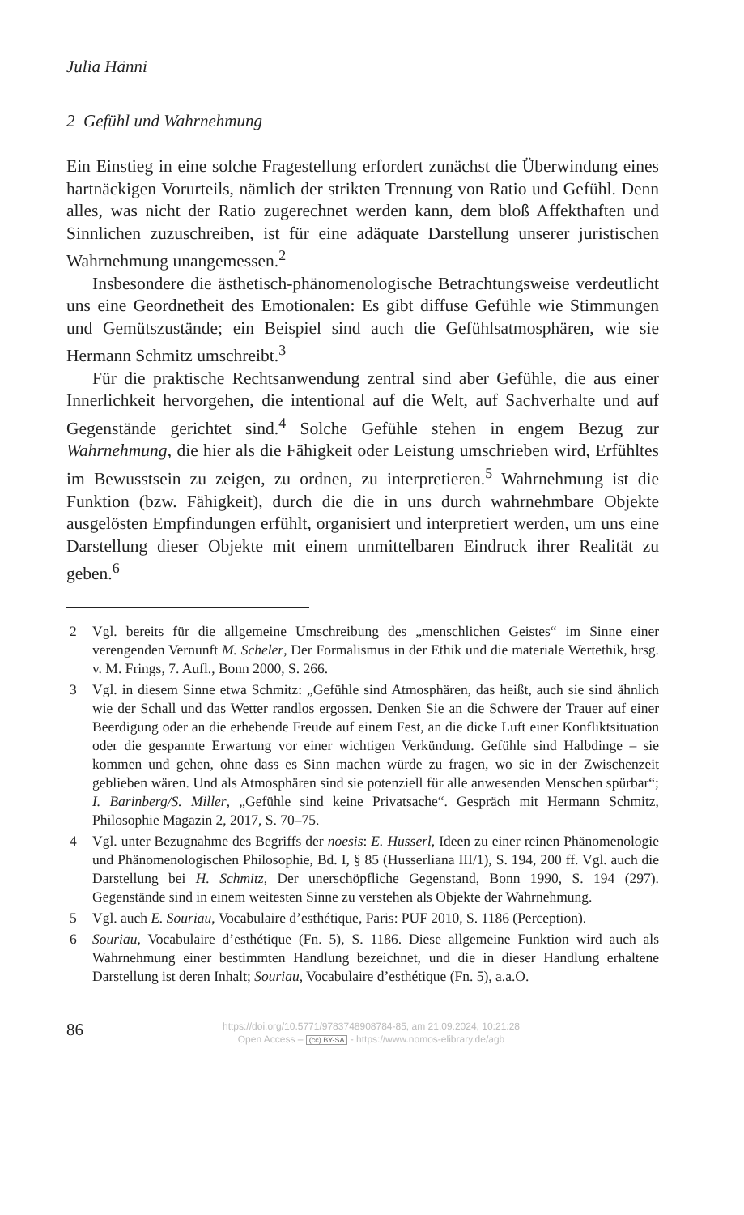Julia Hänni
2 Gefühl und Wahrnehmung
Ein Einstieg in eine solche Fragestellung erfordert zunächst die Überwindung eines hartnäckigen Vorurteils, nämlich der strikten Trennung von Ratio und Gefühl. Denn alles, was nicht der Ratio zugerechnet werden kann, dem bloß Affekthaften und Sinnlichen zuzuschreiben, ist für eine adäquate Darstellung unserer juristischen Wahrnehmung unangemessen.<sup>2</sup>
Insbesondere die ästhetisch-phänomenologische Betrachtungsweise verdeutlicht uns eine Geordnetheit des Emotionalen: Es gibt diffuse Gefühle wie Stimmungen und Gemütszustände; ein Beispiel sind auch die Gefühlsatmosphären, wie sie Hermann Schmitz umschreibt.<sup>3</sup>
Für die praktische Rechtsanwendung zentral sind aber Gefühle, die aus einer Innerlichkeit hervorgehen, die intentional auf die Welt, auf Sachverhalte und auf Gegenstände gerichtet sind.<sup>4</sup> Solche Gefühle stehen in engem Bezug zur Wahrnehmung, die hier als die Fähigkeit oder Leistung umschrieben wird, Erfühltes im Bewusstsein zu zeigen, zu ordnen, zu interpretieren.<sup>5</sup> Wahrnehmung ist die Funktion (bzw. Fähigkeit), durch die die in uns durch wahrnehmbare Objekte ausgelösten Empfindungen erfühlt, organisiert und interpretiert werden, um uns eine Darstellung dieser Objekte mit einem unmittelbaren Eindruck ihrer Realität zu geben.<sup>6</sup>
2 Vgl. bereits für die allgemeine Umschreibung des „menschlichen Geistes“ im Sinne einer verengenden Vernunft M. Scheler, Der Formalismus in der Ethik und die materiale Wertethik, hrsg. v. M. Frings, 7. Aufl., Bonn 2000, S. 266.
3 Vgl. in diesem Sinne etwa Schmitz: „Gefühle sind Atmosphären, das heißt, auch sie sind ähnlich wie der Schall und das Wetter randlos ergossen. Denken Sie an die Schwere der Trauer auf einer Beerdigung oder an die erhebende Freude auf einem Fest, an die dicke Luft einer Konfliktsituation oder die gespannte Erwartung vor einer wichtigen Verkündung. Gefühle sind Halbdinge – sie kommen und gehen, ohne dass es Sinn machen würde zu fragen, wo sie in der Zwischenzeit geblieben wären. Und als Atmosphären sind sie potenziell für alle anwesenden Menschen spürbar“; I. Barinberg/S. Miller, „Gefühle sind keine Privatsache“. Gespräch mit Hermann Schmitz, Philosophie Magazin 2, 2017, S. 70–75.
4 Vgl. unter Bezugnahme des Begriffs der noesis: E. Husserl, Ideen zu einer reinen Phänomenologie und Phänomenologischen Philosophie, Bd. I, § 85 (Husserliana III/1), S. 194, 200 ff. Vgl. auch die Darstellung bei H. Schmitz, Der unerschöpfliche Gegenstand, Bonn 1990, S. 194 (297). Gegenstände sind in einem weitesten Sinne zu verstehen als Objekte der Wahrnehmung.
5 Vgl. auch E. Souriau, Vocabulaire d’esthétique, Paris: PUF 2010, S. 1186 (Perception).
6 Souriau, Vocabulaire d’esthétique (Fn. 5), S. 1186. Diese allgemeine Funktion wird auch als Wahrnehmung einer bestimmten Handlung bezeichnet, und die in dieser Handlung erhaltene Darstellung ist deren Inhalt; Souriau, Vocabulaire d’esthétique (Fn. 5), a.a.O.
86
https://doi.org/10.5771/9783748908784-85, am 21.09.2024, 10:21:28
Open Access – (cc) BY-SA - https://www.nomos-elibrary.de/agb